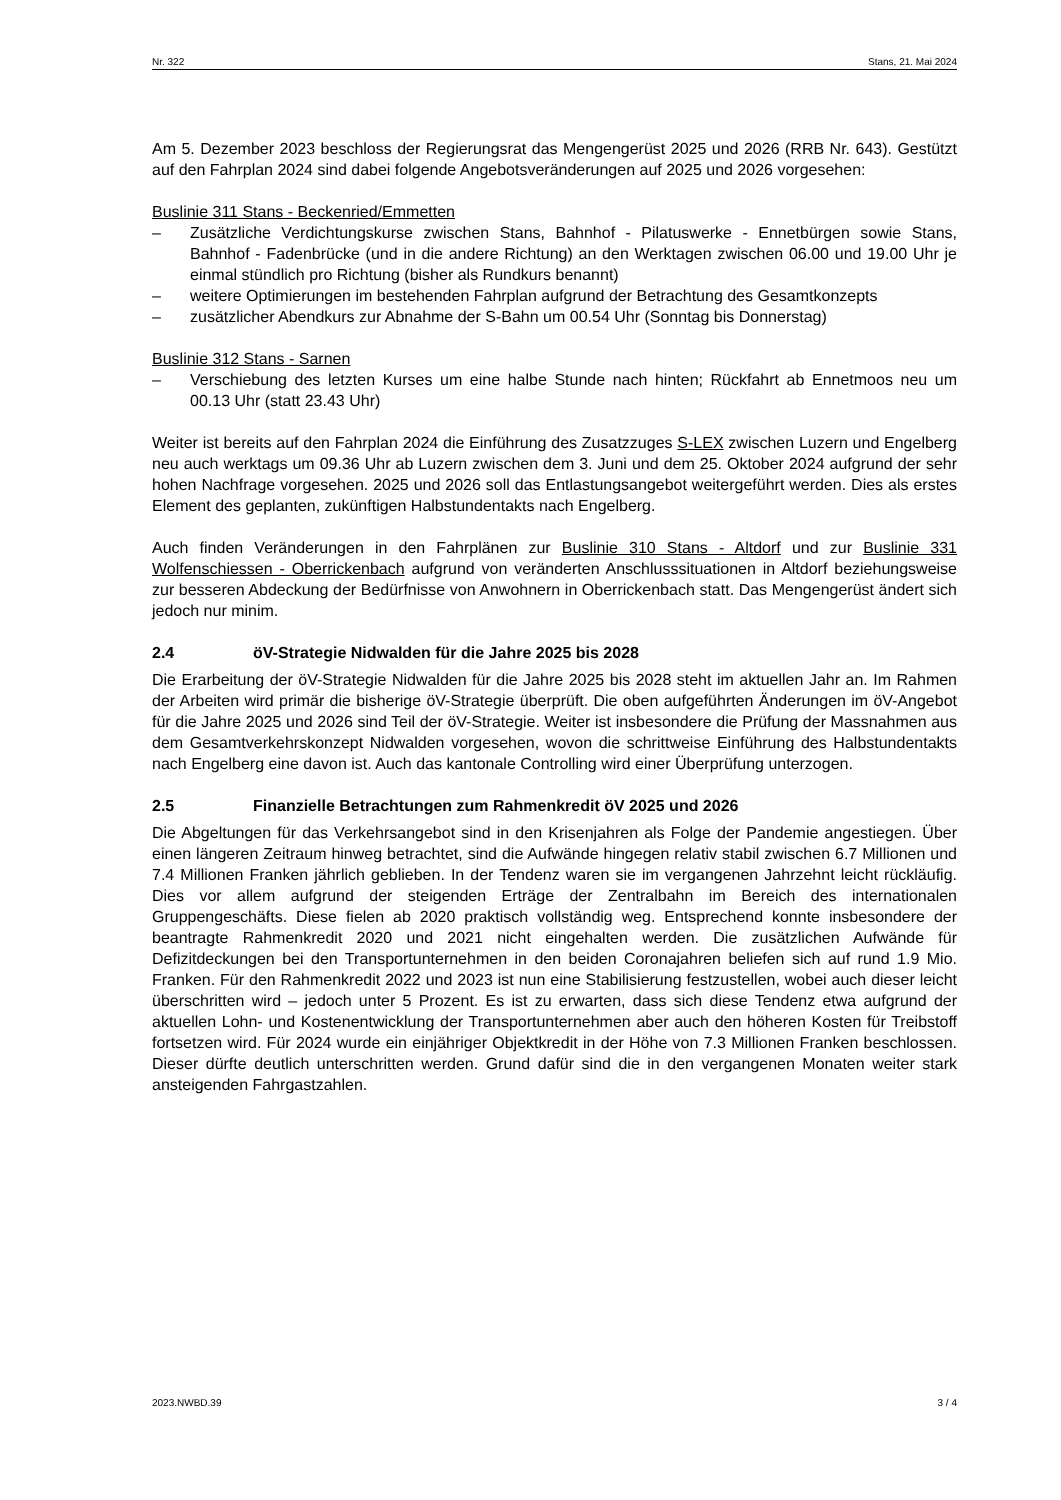Nr. 322 Stans, 21. Mai 2024
Am 5. Dezember 2023 beschloss der Regierungsrat das Mengengerüst 2025 und 2026 (RRB Nr. 643). Gestützt auf den Fahrplan 2024 sind dabei folgende Angebotsveränderungen auf 2025 und 2026 vorgesehen:
Buslinie 311 Stans - Beckenried/Emmetten
– Zusätzliche Verdichtungskurse zwischen Stans, Bahnhof - Pilatuswerke - Ennetbürgen sowie Stans, Bahnhof - Fadenbrücke (und in die andere Richtung) an den Werktagen zwischen 06.00 und 19.00 Uhr je einmal stündlich pro Richtung (bisher als Rundkurs benannt)
– weitere Optimierungen im bestehenden Fahrplan aufgrund der Betrachtung des Gesamtkonzepts
– zusätzlicher Abendkurs zur Abnahme der S-Bahn um 00.54 Uhr (Sonntag bis Donnerstag)
Buslinie 312 Stans - Sarnen
– Verschiebung des letzten Kurses um eine halbe Stunde nach hinten; Rückfahrt ab Ennetmoos neu um 00.13 Uhr (statt 23.43 Uhr)
Weiter ist bereits auf den Fahrplan 2024 die Einführung des Zusatzzuges S-LEX zwischen Luzern und Engelberg neu auch werktags um 09.36 Uhr ab Luzern zwischen dem 3. Juni und dem 25. Oktober 2024 aufgrund der sehr hohen Nachfrage vorgesehen. 2025 und 2026 soll das Entlastungsangebot weitergeführt werden. Dies als erstes Element des geplanten, zukünftigen Halbstundentakts nach Engelberg.
Auch finden Veränderungen in den Fahrplänen zur Buslinie 310 Stans - Altdorf und zur Buslinie 331 Wolfenschiessen - Oberrickenbach aufgrund von veränderten Anschlusssituationen in Altdorf beziehungsweise zur besseren Abdeckung der Bedürfnisse von Anwohnern in Oberrickenbach statt. Das Mengengerüst ändert sich jedoch nur minim.
2.4 öV-Strategie Nidwalden für die Jahre 2025 bis 2028
Die Erarbeitung der öV-Strategie Nidwalden für die Jahre 2025 bis 2028 steht im aktuellen Jahr an. Im Rahmen der Arbeiten wird primär die bisherige öV-Strategie überprüft. Die oben aufgeführten Änderungen im öV-Angebot für die Jahre 2025 und 2026 sind Teil der öV-Strategie. Weiter ist insbesondere die Prüfung der Massnahmen aus dem Gesamtverkehrskonzept Nidwalden vorgesehen, wovon die schrittweise Einführung des Halbstundentakts nach Engelberg eine davon ist. Auch das kantonale Controlling wird einer Überprüfung unterzogen.
2.5 Finanzielle Betrachtungen zum Rahmenkredit öV 2025 und 2026
Die Abgeltungen für das Verkehrsangebot sind in den Krisenjahren als Folge der Pandemie angestiegen. Über einen längeren Zeitraum hinweg betrachtet, sind die Aufwände hingegen relativ stabil zwischen 6.7 Millionen und 7.4 Millionen Franken jährlich geblieben. In der Tendenz waren sie im vergangenen Jahrzehnt leicht rückläufig. Dies vor allem aufgrund der steigenden Erträge der Zentralbahn im Bereich des internationalen Gruppengeschäfts. Diese fielen ab 2020 praktisch vollständig weg. Entsprechend konnte insbesondere der beantragte Rahmenkredit 2020 und 2021 nicht eingehalten werden. Die zusätzlichen Aufwände für Defizitdeckungen bei den Transportunternehmen in den beiden Coronajahren beliefen sich auf rund 1.9 Mio. Franken. Für den Rahmenkredit 2022 und 2023 ist nun eine Stabilisierung festzustellen, wobei auch dieser leicht überschritten wird – jedoch unter 5 Prozent. Es ist zu erwarten, dass sich diese Tendenz etwa aufgrund der aktuellen Lohn- und Kostenentwicklung der Transportunternehmen aber auch den höheren Kosten für Treibstoff fortsetzen wird. Für 2024 wurde ein einjähriger Objektkredit in der Höhe von 7.3 Millionen Franken beschlossen. Dieser dürfte deutlich unterschritten werden. Grund dafür sind die in den vergangenen Monaten weiter stark ansteigenden Fahrgastzahlen.
2023.NWBD.39 3 / 4